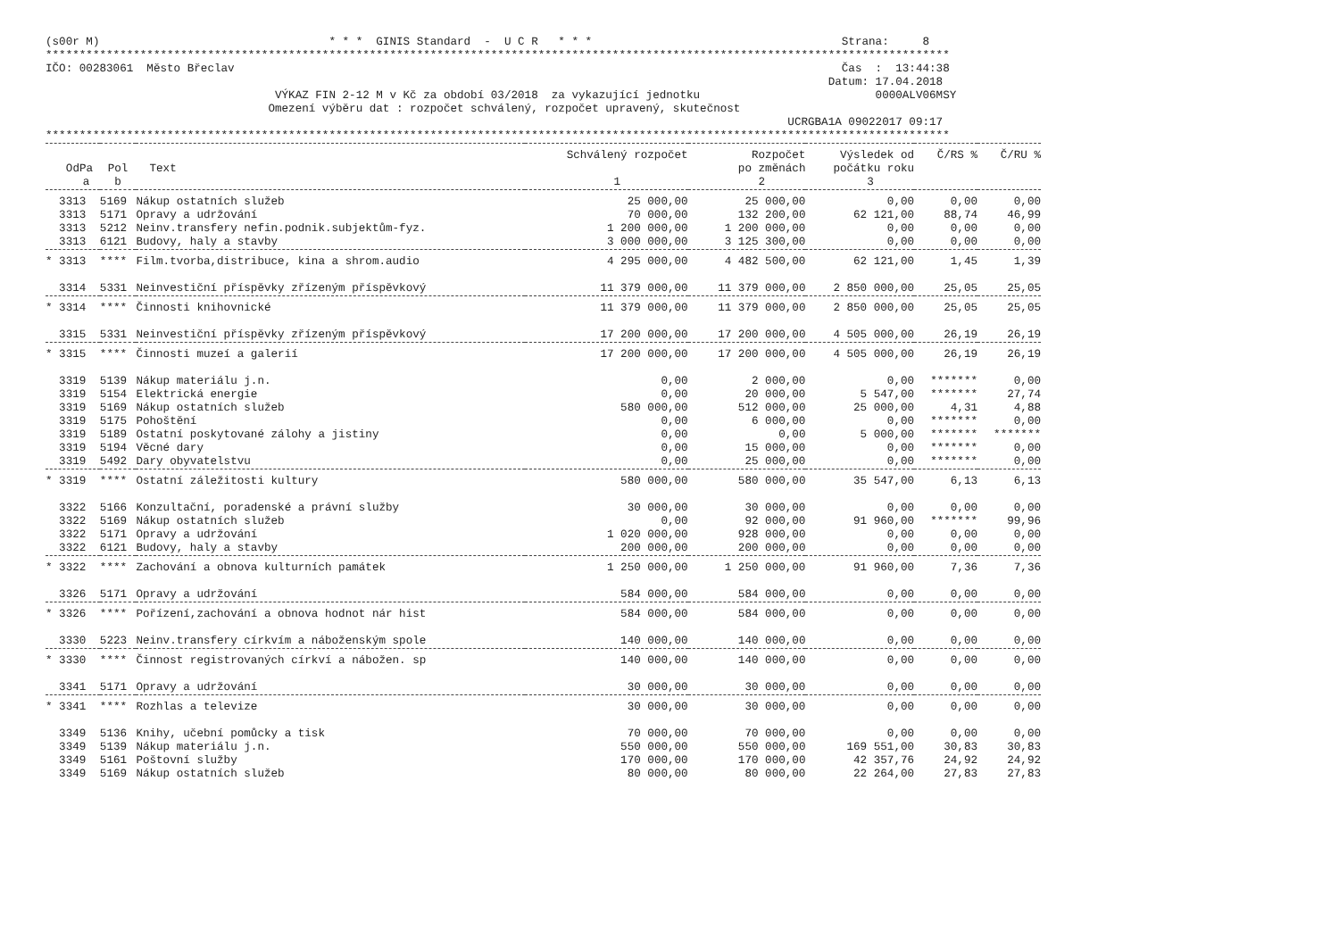(s00r M)                                  * * *  GINIS Standard  -  U C R   * * *                                     Strana:     8
**************************************************************************************************************************************
IČO: 00283061  Město Břeclav                                                                                          Čas  :  13:44:38
                                                                                                                    Datum: 17.04.2018
                                  VÝKAZ FIN 2-12 M v Kč za období 03/2018  za vykazující jednotku                          0000ALV06MSY
                                 Omezení výběru dat : rozpočet schválený, rozpočet upravený, skutečnost
                                                                                                              UCRGBA1A 09022017 09:17
**************************************************************************************************************************************
| | | | Schválený rozpočet | Rozpočet | Výsledek od | Č/RS % | Č/RU % |
| --- | --- | --- | --- | --- | --- | --- | --- |
| OdPa | Pol | Text | | po změnách | počátku roku | | |
| a | b | | 1 | 2 | 3 | | |
| 3313 | 5169 | Nákup ostatních služeb | 25 000,00 | 25 000,00 | 0,00 | 0,00 | 0,00 |
| 3313 | 5171 | Opravy a udržování | 70 000,00 | 132 200,00 | 62 121,00 | 88,74 | 46,99 |
| 3313 | 5212 | Neinv.transfery nefin.podnik.subjektům-fyz. | 1 200 000,00 | 1 200 000,00 | 0,00 | 0,00 | 0,00 |
| 3313 | 6121 | Budovy, haly a stavby | 3 000 000,00 | 3 125 300,00 | 0,00 | 0,00 | 0,00 |
| * 3313 | **** | Film.tvorba,distribuce, kina a shrom.audio | 4 295 000,00 | 4 482 500,00 | 62 121,00 | 1,45 | 1,39 |
| 3314 | 5331 | Neinvestiční příspěvky zřízeným příspěvkový | 11 379 000,00 | 11 379 000,00 | 2 850 000,00 | 25,05 | 25,05 |
| * 3314 | **** | Činnosti knihovnické | 11 379 000,00 | 11 379 000,00 | 2 850 000,00 | 25,05 | 25,05 |
| 3315 | 5331 | Neinvestiční příspěvky zřízeným příspěvkový | 17 200 000,00 | 17 200 000,00 | 4 505 000,00 | 26,19 | 26,19 |
| * 3315 | **** | Činnosti muzeí a galerií | 17 200 000,00 | 17 200 000,00 | 4 505 000,00 | 26,19 | 26,19 |
| 3319 | 5139 | Nákup materiálu j.n. | 0,00 | 2 000,00 | 0,00 | ******* | 0,00 |
| 3319 | 5154 | Elektrická energie | 0,00 | 20 000,00 | 5 547,00 | ******* | 27,74 |
| 3319 | 5169 | Nákup ostatních služeb | 580 000,00 | 512 000,00 | 25 000,00 | 4,31 | 4,88 |
| 3319 | 5175 | Pohoštění | 0,00 | 6 000,00 | 0,00 | ******* | 0,00 |
| 3319 | 5189 | Ostatní poskytované zálohy a jistiny | 0,00 | 0,00 | 5 000,00 | ******* | ******* |
| 3319 | 5194 | Věcné dary | 0,00 | 15 000,00 | 0,00 | ******* | 0,00 |
| 3319 | 5492 | Dary obyvatelstvu | 0,00 | 25 000,00 | 0,00 | ******* | 0,00 |
| * 3319 | **** | Ostatní záležitosti kultury | 580 000,00 | 580 000,00 | 35 547,00 | 6,13 | 6,13 |
| 3322 | 5166 | Konzultační, poradenské a právní služby | 30 000,00 | 30 000,00 | 0,00 | 0,00 | 0,00 |
| 3322 | 5169 | Nákup ostatních služeb | 0,00 | 92 000,00 | 91 960,00 | ******* | 99,96 |
| 3322 | 5171 | Opravy a udržování | 1 020 000,00 | 928 000,00 | 0,00 | 0,00 | 0,00 |
| 3322 | 6121 | Budovy, haly a stavby | 200 000,00 | 200 000,00 | 0,00 | 0,00 | 0,00 |
| * 3322 | **** | Zachování a obnova kulturních památek | 1 250 000,00 | 1 250 000,00 | 91 960,00 | 7,36 | 7,36 |
| 3326 | 5171 | Opravy a udržování | 584 000,00 | 584 000,00 | 0,00 | 0,00 | 0,00 |
| * 3326 | **** | Pořízení,zachování a obnova hodnot nár hist | 584 000,00 | 584 000,00 | 0,00 | 0,00 | 0,00 |
| 3330 | 5223 | Neinv.transfery církvím a náboženským spole | 140 000,00 | 140 000,00 | 0,00 | 0,00 | 0,00 |
| * 3330 | **** | Činnost registrovaných církví a nábožen. sp | 140 000,00 | 140 000,00 | 0,00 | 0,00 | 0,00 |
| 3341 | 5171 | Opravy a udržování | 30 000,00 | 30 000,00 | 0,00 | 0,00 | 0,00 |
| * 3341 | **** | Rozhlas a televize | 30 000,00 | 30 000,00 | 0,00 | 0,00 | 0,00 |
| 3349 | 5136 | Knihy, učební pomůcky a tisk | 70 000,00 | 70 000,00 | 0,00 | 0,00 | 0,00 |
| 3349 | 5139 | Nákup materiálu j.n. | 550 000,00 | 550 000,00 | 169 551,00 | 30,83 | 30,83 |
| 3349 | 5161 | Poštovní služby | 170 000,00 | 170 000,00 | 42 357,76 | 24,92 | 24,92 |
| 3349 | 5169 | Nákup ostatních služeb | 80 000,00 | 80 000,00 | 22 264,00 | 27,83 | 27,83 |